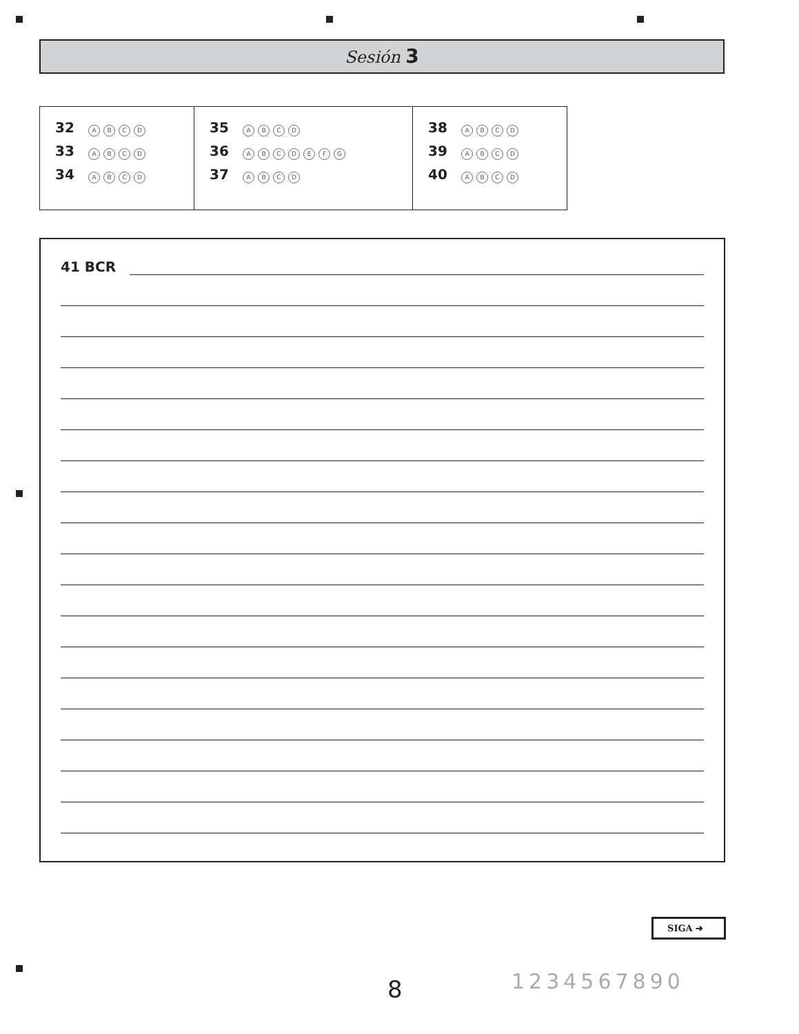Sesión 3
| 32 A B C D 33 A B C D 34 A B C D | 35 A B C D 36 A B C D E F G 37 A B C D | 38 A B C D 39 A B C D 40 A B C D |
41 BCR
SIGA ➔
8 1234567890